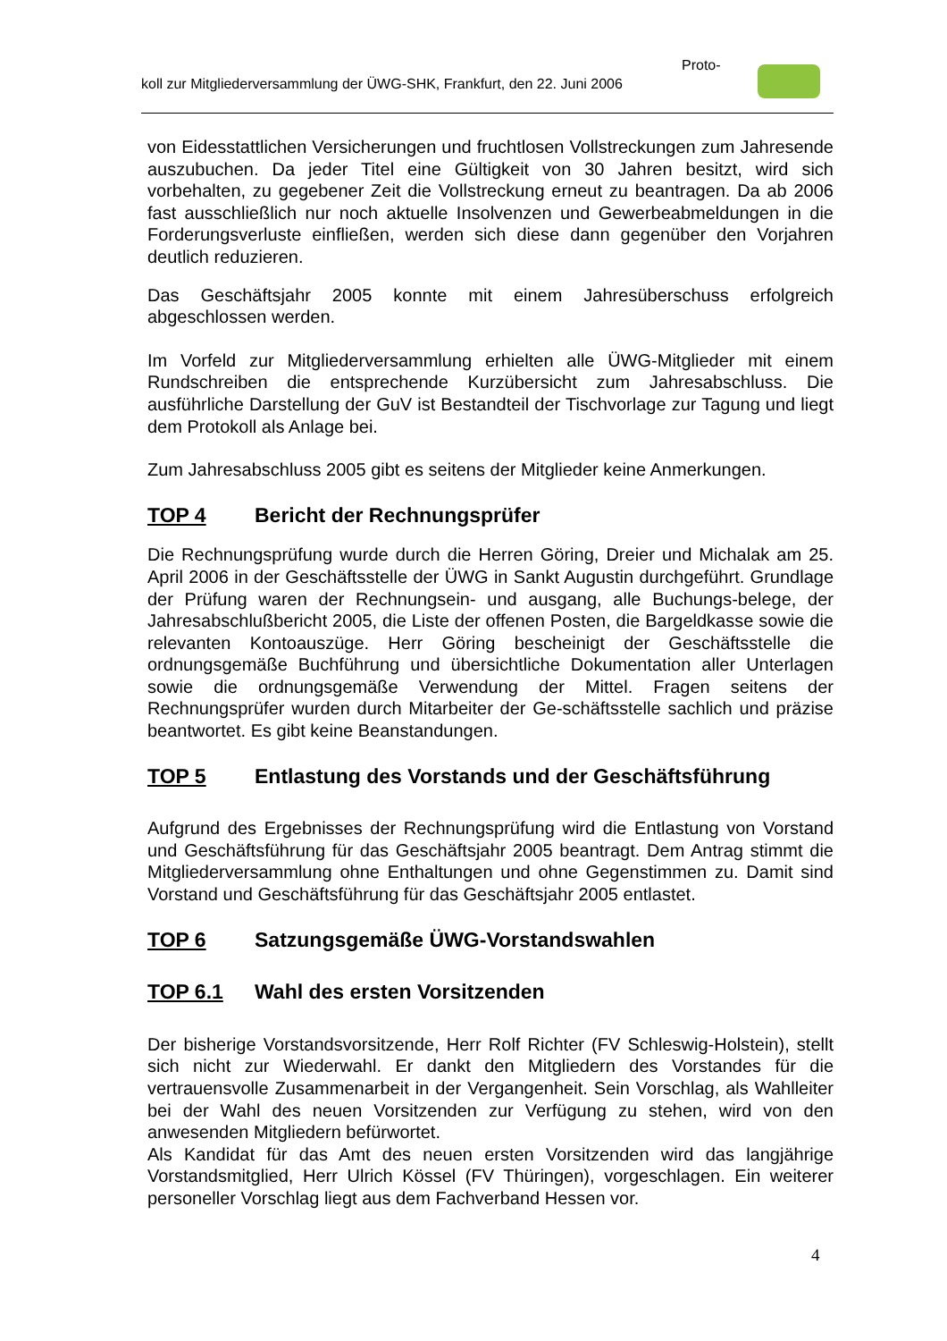Proto-
koll zur Mitgliederversammlung der ÜWG-SHK, Frankfurt, den 22. Juni 2006
von Eidesstattlichen Versicherungen und fruchtlosen Vollstreckungen zum Jahresende auszubuchen. Da jeder Titel eine Gültigkeit von 30 Jahren besitzt, wird sich vorbehalten, zu gegebener Zeit die Vollstreckung erneut zu beantragen. Da ab 2006 fast ausschließlich nur noch aktuelle Insolvenzen und Gewerbeabmeldungen in die Forderungsverluste einfließen, werden sich diese dann gegenüber den Vorjahren deutlich reduzieren.
Das Geschäftsjahr 2005 konnte mit einem Jahresüberschuss erfolgreich abgeschlossen werden.
Im Vorfeld zur Mitgliederversammlung erhielten alle ÜWG-Mitglieder mit einem Rundschreiben die entsprechende Kurzübersicht zum Jahresabschluss. Die ausführliche Darstellung der GuV ist Bestandteil der Tischvorlage zur Tagung und liegt dem Protokoll als Anlage bei.
Zum Jahresabschluss 2005 gibt es seitens der Mitglieder keine Anmerkungen.
TOP 4 Bericht der Rechnungsprüfer
Die Rechnungsprüfung wurde durch die Herren Göring, Dreier und Michalak am 25. April 2006 in der Geschäftsstelle der ÜWG in Sankt Augustin durchgeführt. Grundlage der Prüfung waren der Rechnungsein- und ausgang, alle Buchungs-belege, der Jahresabschlußbericht 2005, die Liste der offenen Posten, die Bargeldkasse sowie die relevanten Kontoauszüge. Herr Göring bescheinigt der Geschäftsstelle die ordnungsgemäße Buchführung und übersichtliche Dokumentation aller Unterlagen sowie die ordnungsgemäße Verwendung der Mittel. Fragen seitens der Rechnungsprüfer wurden durch Mitarbeiter der Ge-schäftsstelle sachlich und präzise beantwortet. Es gibt keine Beanstandungen.
TOP 5 Entlastung des Vorstands und der Geschäftsführung
Aufgrund des Ergebnisses der Rechnungsprüfung wird die Entlastung von Vorstand und Geschäftsführung für das Geschäftsjahr 2005 beantragt. Dem Antrag stimmt die Mitgliederversammlung ohne Enthaltungen und ohne Gegenstimmen zu. Damit sind Vorstand und Geschäftsführung für das Geschäftsjahr 2005 entlastet.
TOP 6 Satzungsgemäße ÜWG-Vorstandswahlen
TOP 6.1 Wahl des ersten Vorsitzenden
Der bisherige Vorstandsvorsitzende, Herr Rolf Richter (FV Schleswig-Holstein), stellt sich nicht zur Wiederwahl. Er dankt den Mitgliedern des Vorstandes für die vertrauensvolle Zusammenarbeit in der Vergangenheit. Sein Vorschlag, als Wahlleiter bei der Wahl des neuen Vorsitzenden zur Verfügung zu stehen, wird von den anwesenden Mitgliedern befürwortet.
Als Kandidat für das Amt des neuen ersten Vorsitzenden wird das langjährige Vorstandsmitglied, Herr Ulrich Kössel (FV Thüringen), vorgeschlagen. Ein weiterer personeller Vorschlag liegt aus dem Fachverband Hessen vor.
4